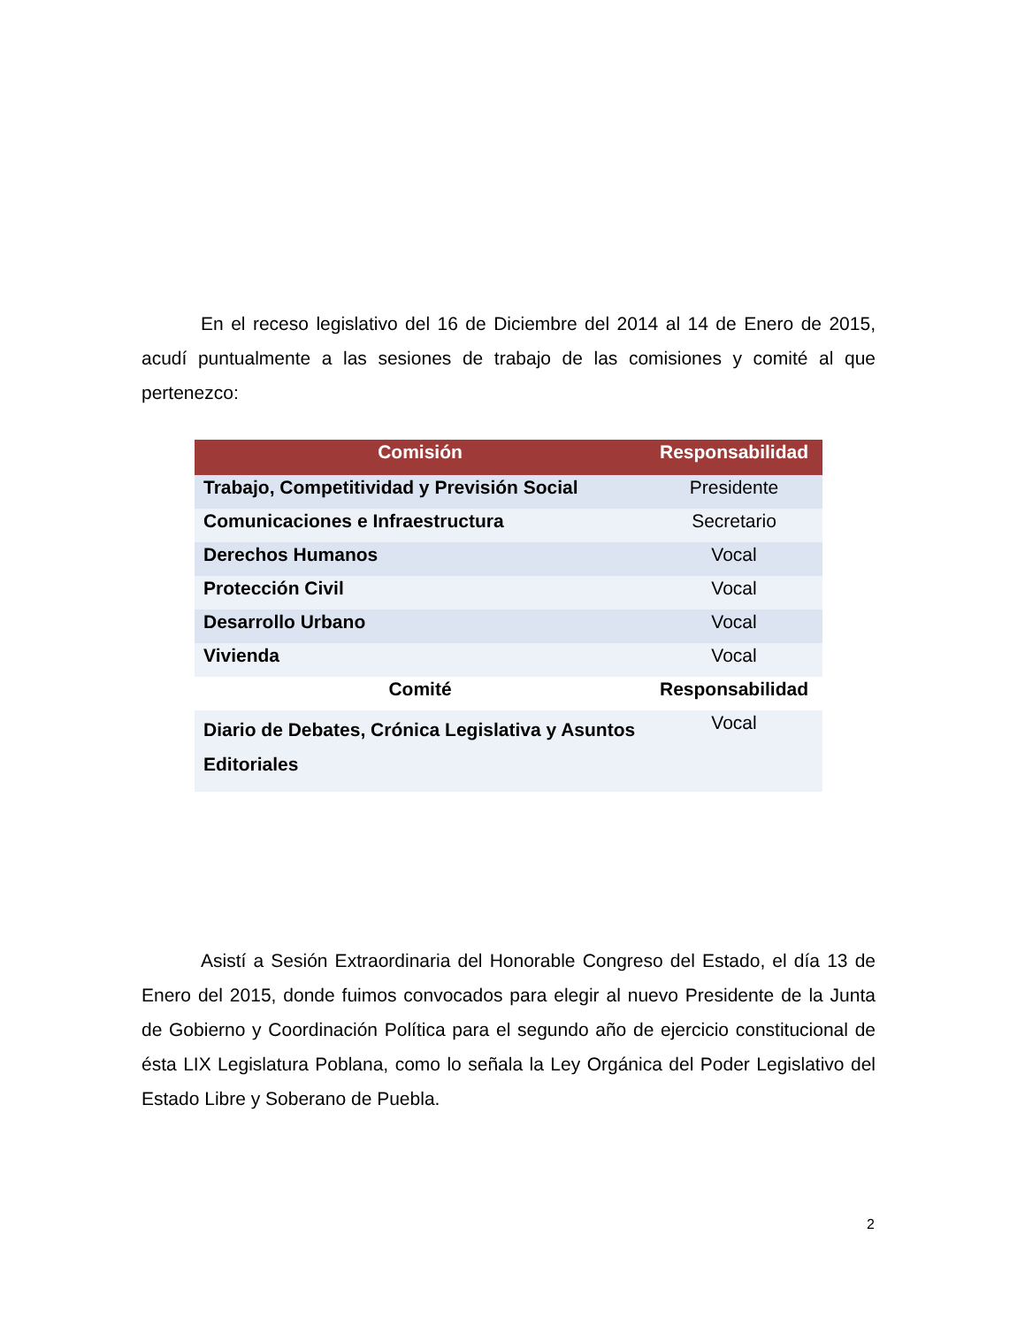En el receso legislativo del 16 de Diciembre del 2014 al 14 de Enero de 2015, acudí puntualmente a las sesiones de trabajo de las comisiones y comité al que pertenezco:
| Comisión | Responsabilidad |
| --- | --- |
| Trabajo, Competitividad y Previsión Social | Presidente |
| Comunicaciones e Infraestructura | Secretario |
| Derechos Humanos | Vocal |
| Protección Civil | Vocal |
| Desarrollo Urbano | Vocal |
| Vivienda | Vocal |
| Comité | Responsabilidad |
| Diario de Debates, Crónica Legislativa y Asuntos Editoriales | Vocal |
Asistí a Sesión Extraordinaria del Honorable Congreso del Estado, el día 13 de Enero del 2015, donde fuimos convocados para elegir al nuevo Presidente de la Junta de Gobierno y Coordinación Política para el segundo año de ejercicio constitucional de ésta LIX Legislatura Poblana, como lo señala la Ley Orgánica del Poder Legislativo del Estado Libre y Soberano de Puebla.
2